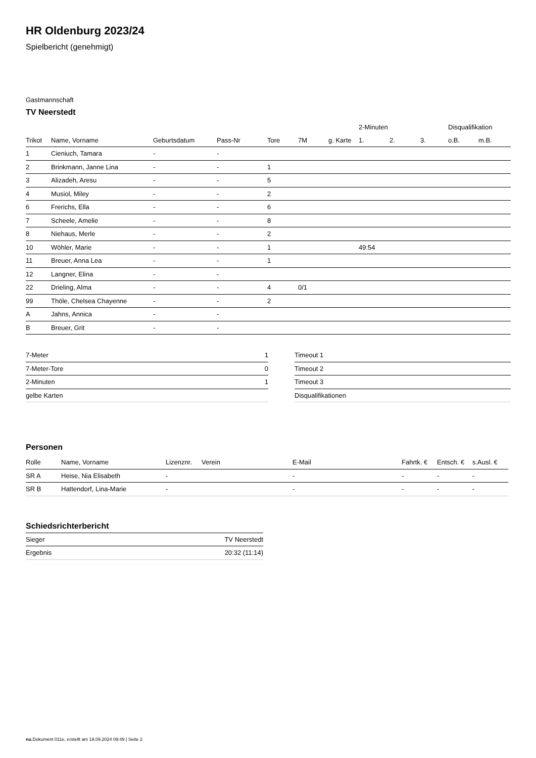HR Oldenburg 2023/24
Spielbericht (genehmigt)
Gastmannschaft
TV Neerstedt
| | | | | | | | 2-Minuten | | | Disqualifikation | |
| --- | --- | --- | --- | --- | --- | --- | --- | --- | --- | --- | --- |
| Trikot | Name, Vorname | Geburtsdatum | Pass-Nr | Tore | 7M | g. Karte | 1. | 2. | 3. | o.B. | m.B. |
| 1 | Cieniuch, Tamara | - | - | | | | | | | | |
| 2 | Brinkmann, Janne Lina | - | - | 1 | | | | | | | |
| 3 | Alizadeh, Aresu | - | - | 5 | | | | | | | |
| 4 | Musiol, Miley | - | - | 2 | | | | | | | |
| 6 | Frerichs, Ella | - | - | 6 | | | | | | | |
| 7 | Scheele, Amelie | - | - | 8 | | | | | | | |
| 8 | Niehaus, Merle | - | - | 2 | | | | | | | |
| 10 | Wöhler, Marie | - | - | 1 | | | 49:54 | | | | |
| 11 | Breuer, Anna Lea | - | - | 1 | | | | | | | |
| 12 | Langner, Elina | - | - | | | | | | | | |
| 22 | Drieling, Alma | - | - | 4 | 0/1 | | | | | | |
| 99 | Thöle, Chelsea Chayenne | - | - | 2 | | | | | | | |
| A | Jahns, Annica | - | - | | | | | | | | |
| B | Breuer, Grit | - | - | | | | | | | | |
| 7-Meter | 1 |
| 7-Meter-Tore | 0 |
| 2-Minuten | 1 |
| gelbe Karten | |
| Timeout 1 |
| Timeout 2 |
| Timeout 3 |
| Disqualifikationen |
Personen
| Rolle | Name, Vorname | Lizenznr. | Verein | E-Mail | Fahrtk. € | Entsch. € | s.Ausl. € |
| --- | --- | --- | --- | --- | --- | --- | --- |
| SR A | Heise, Nia Elisabeth | - | | - | - | - | - |
| SR B | Hattendorf, Lina-Marie | - | | - | - | - | - |
Schiedsrichterbericht
| Sieger | TV Neerstedt |
| Ergebnis | 20:32 (11:14) |
nu.Dokument 011e, erstellt am 19.09.2024 09:49 | Seite 2